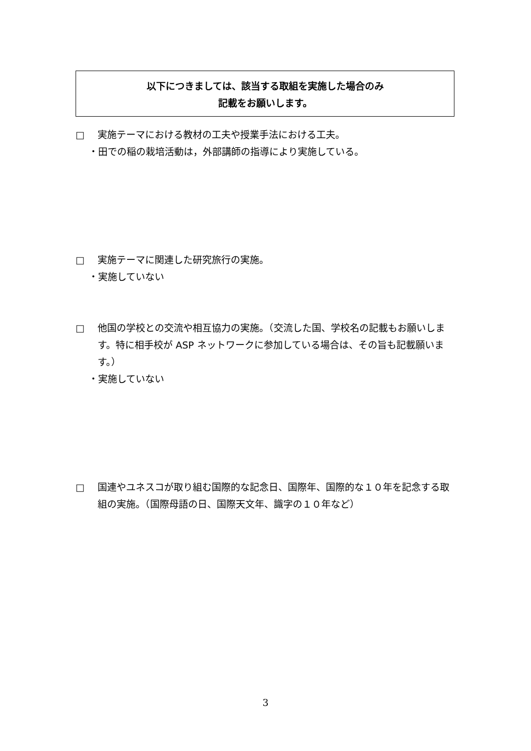以下につきましては、該当する取組を実施した場合のみ
記載をお願いします。
□ 実施テーマにおける教材の工夫や授業手法における工夫。
・田での稲の栽培活動は，外部講師の指導により実施している。
□ 実施テーマに関連した研究旅行の実施。
・実施していない
□ 他国の学校との交流や相互協力の実施。（交流した国、学校名の記載もお願いします。特に相手校が ASP ネットワークに参加している場合は、その旨も記載願います。）
・実施していない
□ 国連やユネスコが取り組む国際的な記念日、国際年、国際的な１０年を記念する取組の実施。（国際母語の日、国際天文年、識字の１０年など）
3